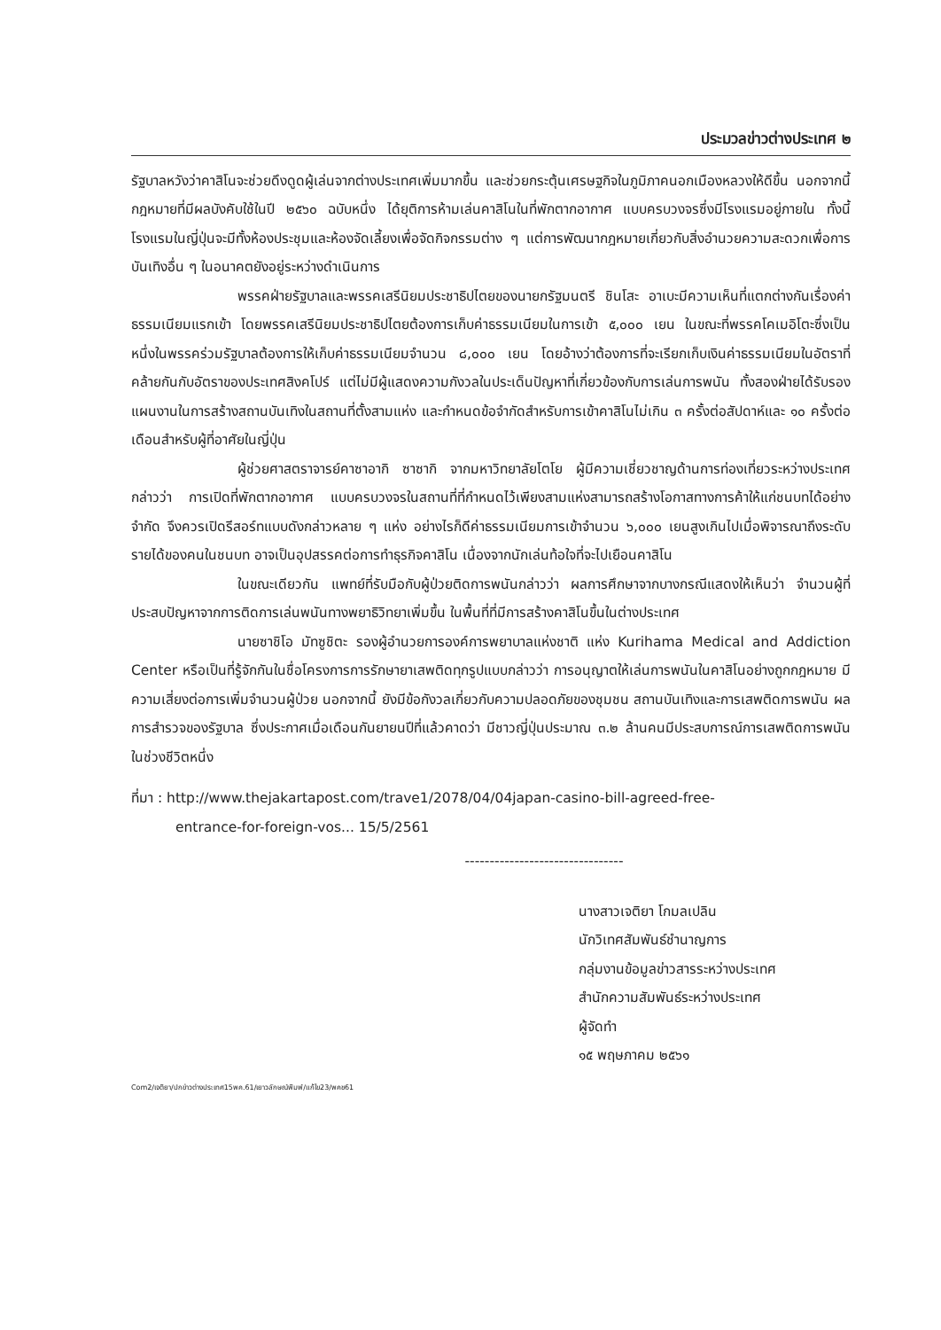ประมวลข่าวต่างประเทศ ๒
รัฐบาลหวังว่าคาสิโนจะช่วยดึงดูดผู้เล่นจากต่างประเทศเพิ่มมากขึ้น และช่วยกระตุ้นเศรษฐกิจในภูมิภาคนอกเมืองหลวงให้ดีขึ้น นอกจากนี้ กฎหมายที่มีผลบังคับใช้ในปี ๒๕๖๐ ฉบับหนึ่ง ได้ยุติการห้ามเล่นคาสิโนในที่พักตากอากาศ แบบครบวงจรซึ่งมีโรงแรมอยู่ภายใน ทั้งนี้ โรงแรมในญี่ปุ่นจะมีทั้งห้องประชุมและห้องจัดเลี้ยงเพื่อจัดกิจกรรมต่าง ๆ แต่การพัฒนากฎหมายเกี่ยวกับสิ่งอำนวยความสะดวกเพื่อการบันเทิงอื่น ๆ ในอนาคตยังอยู่ระหว่างดำเนินการ
พรรคฝ่ายรัฐบาลและพรรคเสรีนิยมประชาธิปไตยของนายกรัฐมนตรี ชินโสะ อาเบะมีความเห็นที่แตกต่างกันเรื่องค่าธรรมเนียมแรกเข้า โดยพรรคเสรีนิยมประชาธิปไตยต้องการเก็บค่าธรรมเนียมในการเข้า ๕,๐๐๐ เยน ในขณะที่พรรคโคเมอิโตะซึ่งเป็นหนึ่งในพรรคร่วมรัฐบาลต้องการให้เก็บค่าธรรมเนียมจำนวน ๘,๐๐๐ เยน โดยอ้างว่าต้องการที่จะเรียกเก็บเงินค่าธรรมเนียมในอัตราที่คล้ายกันกับอัตราของประเทศสิงคโปร์ แต่ไม่มีผู้แสดงความกังวลในประเด็นปัญหาที่เกี่ยวข้องกับการเล่นการพนัน ทั้งสองฝ่ายได้รับรองแผนงานในการสร้างสถานบันเทิงในสถานที่ตั้งสามแห่ง และกำหนดข้อจำกัดสำหรับการเข้าคาสิโนไม่เกิน ๓ ครั้งต่อสัปดาห์และ ๑๐ ครั้งต่อเดือนสำหรับผู้ที่อาศัยในญี่ปุ่น
ผู้ช่วยศาสตราจารย์คาซาอากิ ซาซากิ จากมหาวิทยาลัยโตโย ผู้มีความเชี่ยวชาญด้านการท่องเที่ยวระหว่างประเทศ กล่าวว่า การเปิดที่พักตากอากาศ แบบครบวงจรในสถานที่ที่กำหนดไว้เพียงสามแห่งสามารถสร้างโอกาสทางการค้าให้แก่ชนบทได้อย่างจำกัด จึงควรเปิดรีสอร์ทแบบดังกล่าวหลาย ๆ แห่ง อย่างไรก็ดีค่าธรรมเนียมการเข้าจำนวน ๖,๐๐๐ เยนสูงเกินไปเมื่อพิจารณาถึงระดับรายได้ของคนในชนบท อาจเป็นอุปสรรคต่อการทำธุรกิจคาสิโน เนื่องจากนักเล่นท้อใจที่จะไปเยือนคาสิโน
ในขณะเดียวกัน แพทย์ที่รับมือกับผู้ป่วยติดการพนันกล่าวว่า ผลการศึกษาจากบางกรณีแสดงให้เห็นว่า จำนวนผู้ที่ประสบปัญหาจากการติดการเล่นพนันทางพยาธิวิทยาเพิ่มขึ้น ในพื้นที่ที่มีการสร้างคาสิโนขึ้นในต่างประเทศ
นายซาชิโอ มัทซูชิตะ รองผู้อำนวยการองค์การพยาบาลแห่งชาติ แห่ง Kurihama Medical and Addiction Center หรือเป็นที่รู้จักกันในชื่อโครงการการรักษายาเสพติดทุกรูปแบบกล่าวว่า การอนุญาตให้เล่นการพนันในคาสิโนอย่างถูกกฎหมาย มีความเสี่ยงต่อการเพิ่มจำนวนผู้ป่วย นอกจากนี้ ยังมีข้อกังวลเกี่ยวกับความปลอดภัยของชุมชน สถานบันเทิงและการเสพติดการพนัน ผลการสำรวจของรัฐบาล ซึ่งประกาศเมื่อเดือนกันยายนปีที่แล้วคาดว่า มีชาวญี่ปุ่นประมาณ ๓.๒ ล้านคนมีประสบการณ์การเสพติดการพนันในช่วงชีวิตหนึ่ง
ที่มา : http://www.thejakartapost.com/trave1/2078/04/04japan-casino-bill-agreed-free-
entrance-for-foreign-vos... 15/5/2561
--------------------------------
นางสาวเจติยา โกมลเปลิน
นักวิเทศสัมพันธ์ชำนาญการ
กลุ่มงานข้อมูลข่าวสารระหว่างประเทศ
สำนักความสัมพันธ์ระหว่างประเทศ
ผู้จัดทำ
๑๕ พฤษภาคม ๒๕๖๑
Com2/เจติยา/ปกข่าวต่างประเทศ15พค.61/เยาวลักษณ์พิมพ์/แก้ไข23/พคช61